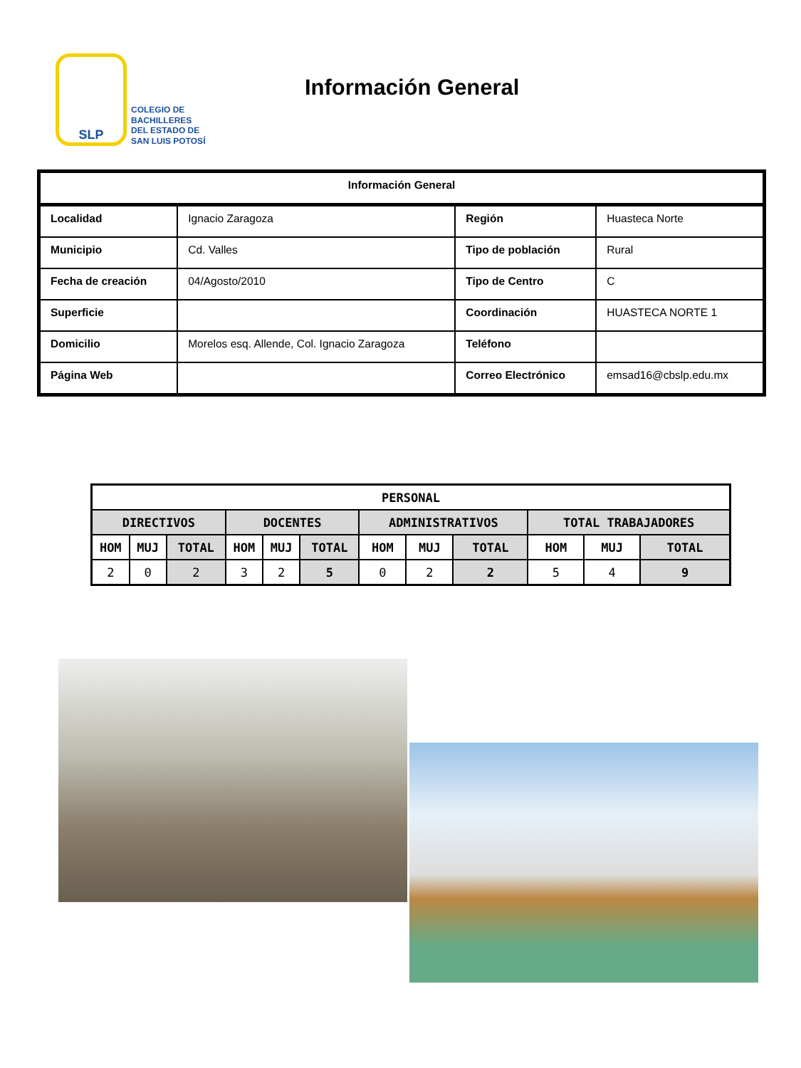SLP
COLEGIO DE
BACHILLERES
DEL ESTADO DE
SAN LUIS POTOSÍ
Información General
| Información General | | | |
| --- | --- | --- | --- |
| Localidad | Ignacio Zaragoza | Región | Huasteca Norte |
| Municipio | Cd. Valles | Tipo de población | Rural |
| Fecha de creación | 04/Agosto/2010 | Tipo de Centro | C |
| Superficie | | Coordinación | HUASTECA NORTE 1 |
| Domicilio | Morelos esq. Allende, Col. Ignacio Zaragoza | Teléfono | |
| Página Web | | Correo Electrónico | emsad16@cbslp.edu.mx |
| PERSONAL | | | | | | | | | | | |
| --- | --- | --- | --- | --- | --- | --- | --- | --- | --- | --- | --- |
| DIRECTIVOS | | | DOCENTES | | | ADMINISTRATIVOS | | | TOTAL TRABAJADORES | | |
| HOM | MUJ | TOTAL | HOM | MUJ | TOTAL | HOM | MUJ | TOTAL | HOM | MUJ | TOTAL |
| 2 | 0 | 2 | 3 | 2 | 5 | 0 | 2 | 2 | 5 | 4 | 9 |